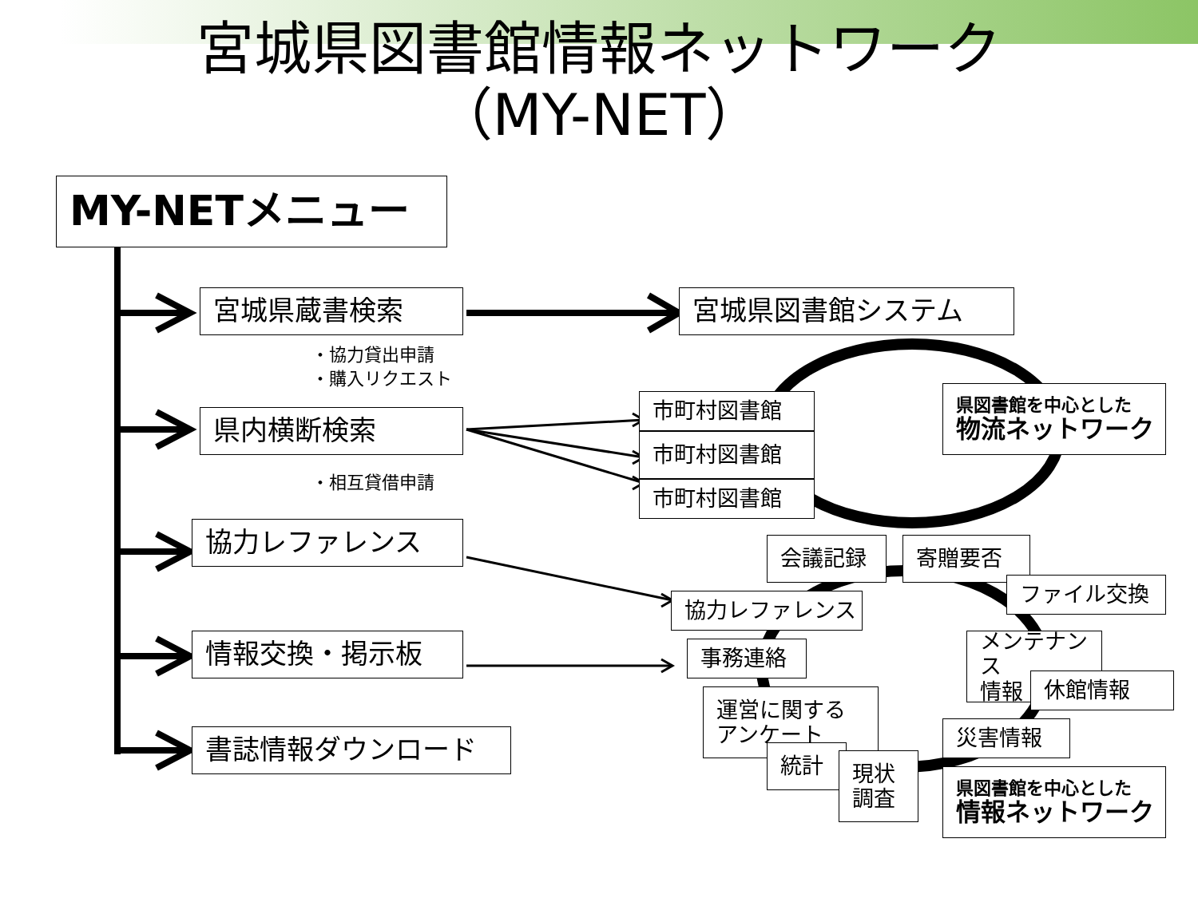宮城県図書館情報ネットワーク
（MY-NET）
MY-NETメニュー
宮城県蔵書検索
・協力貸出申請
・購入リクエスト
県内横断検索
・相互貸借申請
協力レファレンス
情報交換・掲示板
書誌情報ダウンロード
宮城県図書館システム
市町村図書館
市町村図書館
市町村図書館
県図書館を中心とした
物流ネットワーク
会議記録
寄贈要否
ファイル交換
協力レファレンス
事務連絡
メンテナンス
情報
休館情報
運営に関する
アンケート
災害情報
統計
現状
調査
県図書館を中心とした
情報ネットワーク